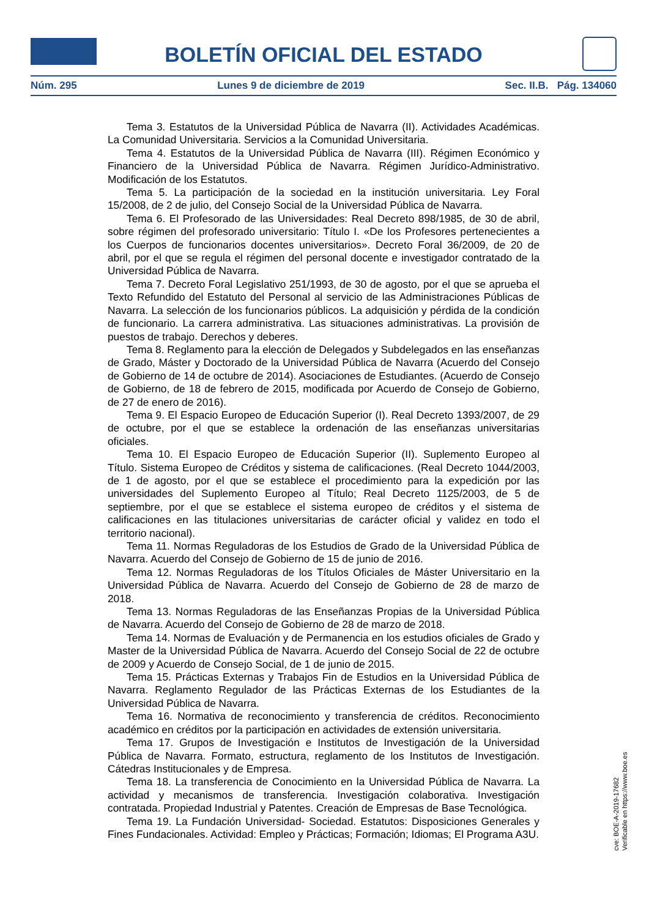BOLETÍN OFICIAL DEL ESTADO
Núm. 295 Lunes 9 de diciembre de 2019 Sec. II.B. Pág. 134060
Tema 3. Estatutos de la Universidad Pública de Navarra (II). Actividades Académicas. La Comunidad Universitaria. Servicios a la Comunidad Universitaria.
Tema 4. Estatutos de la Universidad Pública de Navarra (III). Régimen Económico y Financiero de la Universidad Pública de Navarra. Régimen Jurídico-Administrativo. Modificación de los Estatutos.
Tema 5. La participación de la sociedad en la institución universitaria. Ley Foral 15/2008, de 2 de julio, del Consejo Social de la Universidad Pública de Navarra.
Tema 6. El Profesorado de las Universidades: Real Decreto 898/1985, de 30 de abril, sobre régimen del profesorado universitario: Título I. «De los Profesores pertenecientes a los Cuerpos de funcionarios docentes universitarios». Decreto Foral 36/2009, de 20 de abril, por el que se regula el régimen del personal docente e investigador contratado de la Universidad Pública de Navarra.
Tema 7. Decreto Foral Legislativo 251/1993, de 30 de agosto, por el que se aprueba el Texto Refundido del Estatuto del Personal al servicio de las Administraciones Públicas de Navarra. La selección de los funcionarios públicos. La adquisición y pérdida de la condición de funcionario. La carrera administrativa. Las situaciones administrativas. La provisión de puestos de trabajo. Derechos y deberes.
Tema 8. Reglamento para la elección de Delegados y Subdelegados en las enseñanzas de Grado, Máster y Doctorado de la Universidad Pública de Navarra (Acuerdo del Consejo de Gobierno de 14 de octubre de 2014). Asociaciones de Estudiantes. (Acuerdo de Consejo de Gobierno, de 18 de febrero de 2015, modificada por Acuerdo de Consejo de Gobierno, de 27 de enero de 2016).
Tema 9. El Espacio Europeo de Educación Superior (I). Real Decreto 1393/2007, de 29 de octubre, por el que se establece la ordenación de las enseñanzas universitarias oficiales.
Tema 10. El Espacio Europeo de Educación Superior (II). Suplemento Europeo al Título. Sistema Europeo de Créditos y sistema de calificaciones. (Real Decreto 1044/2003, de 1 de agosto, por el que se establece el procedimiento para la expedición por las universidades del Suplemento Europeo al Título; Real Decreto 1125/2003, de 5 de septiembre, por el que se establece el sistema europeo de créditos y el sistema de calificaciones en las titulaciones universitarias de carácter oficial y validez en todo el territorio nacional).
Tema 11. Normas Reguladoras de los Estudios de Grado de la Universidad Pública de Navarra. Acuerdo del Consejo de Gobierno de 15 de junio de 2016.
Tema 12. Normas Reguladoras de los Títulos Oficiales de Máster Universitario en la Universidad Pública de Navarra. Acuerdo del Consejo de Gobierno de 28 de marzo de 2018.
Tema 13. Normas Reguladoras de las Enseñanzas Propias de la Universidad Pública de Navarra. Acuerdo del Consejo de Gobierno de 28 de marzo de 2018.
Tema 14. Normas de Evaluación y de Permanencia en los estudios oficiales de Grado y Master de la Universidad Pública de Navarra. Acuerdo del Consejo Social de 22 de octubre de 2009 y Acuerdo de Consejo Social, de 1 de junio de 2015.
Tema 15. Prácticas Externas y Trabajos Fin de Estudios en la Universidad Pública de Navarra. Reglamento Regulador de las Prácticas Externas de los Estudiantes de la Universidad Pública de Navarra.
Tema 16. Normativa de reconocimiento y transferencia de créditos. Reconocimiento académico en créditos por la participación en actividades de extensión universitaria.
Tema 17. Grupos de Investigación e Institutos de Investigación de la Universidad Pública de Navarra. Formato, estructura, reglamento de los Institutos de Investigación. Cátedras Institucionales y de Empresa.
Tema 18. La transferencia de Conocimiento en la Universidad Pública de Navarra. La actividad y mecanismos de transferencia. Investigación colaborativa. Investigación contratada. Propiedad Industrial y Patentes. Creación de Empresas de Base Tecnológica.
Tema 19. La Fundación Universidad- Sociedad. Estatutos: Disposiciones Generales y Fines Fundacionales. Actividad: Empleo y Prácticas; Formación; Idiomas; El Programa A3U.
cve: BOE-A-2019-17682
Verificable en https://www.boe.es